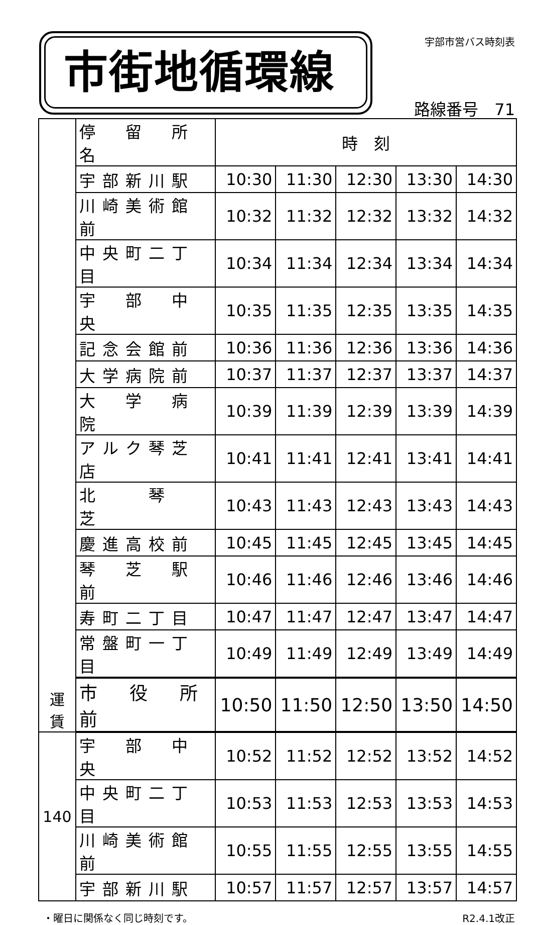市街地循環線 宇部市営バス時刻表
路線番号　71
| 運 賃 | 停 留 所 名 | 時 刻 | | | | |
| | 宇部新川駅 | 10:30 | 11:30 | 12:30 | 13:30 | 14:30 |
| | 川崎美術館前 | 10:32 | 11:32 | 12:32 | 13:32 | 14:32 |
| | 中央町二丁目 | 10:34 | 11:34 | 12:34 | 13:34 | 14:34 |
| | 宇 部 中 央 | 10:35 | 11:35 | 12:35 | 13:35 | 14:35 |
| | 記念会館前 | 10:36 | 11:36 | 12:36 | 13:36 | 14:36 |
| | 大学病院前 | 10:37 | 11:37 | 12:37 | 13:37 | 14:37 |
| | 大 学 病 院 | 10:39 | 11:39 | 12:39 | 13:39 | 14:39 |
| | アルク琴芝店 | 10:41 | 11:41 | 12:41 | 13:41 | 14:41 |
| | 北 琴 芝 | 10:43 | 11:43 | 12:43 | 13:43 | 14:43 |
| | 慶進高校前 | 10:45 | 11:45 | 12:45 | 13:45 | 14:45 |
| | 琴 芝 駅 前 | 10:46 | 11:46 | 12:46 | 13:46 | 14:46 |
| | 寿町二丁目 | 10:47 | 11:47 | 12:47 | 13:47 | 14:47 |
| | 常盤町一丁目 | 10:49 | 11:49 | 12:49 | 13:49 | 14:49 |
| | 市 役 所 前 | 10:50 | 11:50 | 12:50 | 13:50 | 14:50 |
| 140 | 宇 部 中 央 | 10:52 | 11:52 | 12:52 | 13:52 | 14:52 |
| | 中央町二丁目 | 10:53 | 11:53 | 12:53 | 13:53 | 14:53 |
| | 川崎美術館前 | 10:55 | 11:55 | 12:55 | 13:55 | 14:55 |
| | 宇部新川駅 | 10:57 | 11:57 | 12:57 | 13:57 | 14:57 |
・曜日に関係なく同じ時刻です。 R2.4.1改正